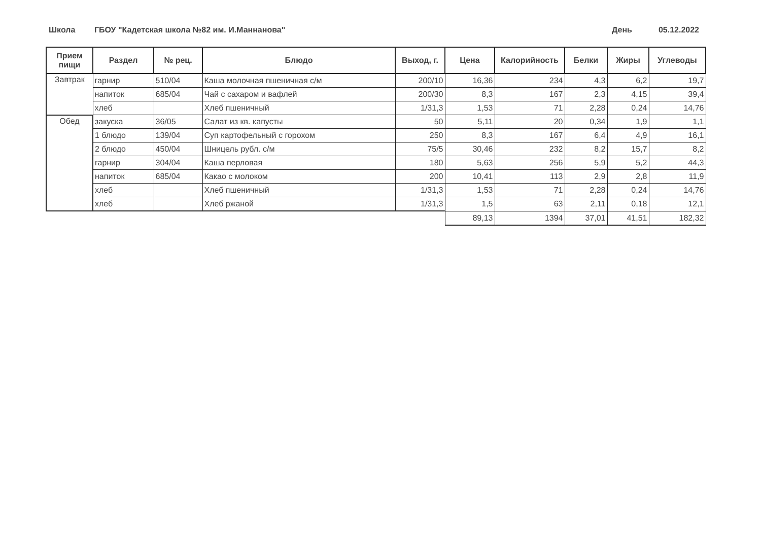Школа ГБОУ "Кадетская школа №82 им. И.Маннанова" День 05.12.2022
| Прием пищи | Раздел | № рец. | Блюдо | Выход, г. | Цена | Калорийность | Белки | Жиры | Углеводы |
| --- | --- | --- | --- | --- | --- | --- | --- | --- | --- |
| Завтрак | гарнир | 510/04 | Каша молочная пшеничная с/м | 200/10 | 16,36 | 234 | 4,3 | 6,2 | 19,7 |
| | напиток | 685/04 | Чай с сахаром и вафлей | 200/30 | 8,3 | 167 | 2,3 | 4,15 | 39,4 |
| | хлеб | | Хлеб пшеничный | 1/31,3 | 1,53 | 71 | 2,28 | 0,24 | 14,76 |
| Обед | закуска | 36/05 | Салат из кв. капусты | 50 | 5,11 | 20 | 0,34 | 1,9 | 1,1 |
| | 1 блюдо | 139/04 | Суп картофельный с горохом | 250 | 8,3 | 167 | 6,4 | 4,9 | 16,1 |
| | 2 блюдо | 450/04 | Шницель рубл. с/м | 75/5 | 30,46 | 232 | 8,2 | 15,7 | 8,2 |
| | гарнир | 304/04 | Каша перловая | 180 | 5,63 | 256 | 5,9 | 5,2 | 44,3 |
| | напиток | 685/04 | Какао с молоком | 200 | 10,41 | 113 | 2,9 | 2,8 | 11,9 |
| | хлеб | | Хлеб пшеничный | 1/31,3 | 1,53 | 71 | 2,28 | 0,24 | 14,76 |
| | хлеб | | Хлеб ржаной | 1/31,3 | 1,5 | 63 | 2,11 | 0,18 | 12,1 |
| | | | | | 89,13 | 1394 | 37,01 | 41,51 | 182,32 |